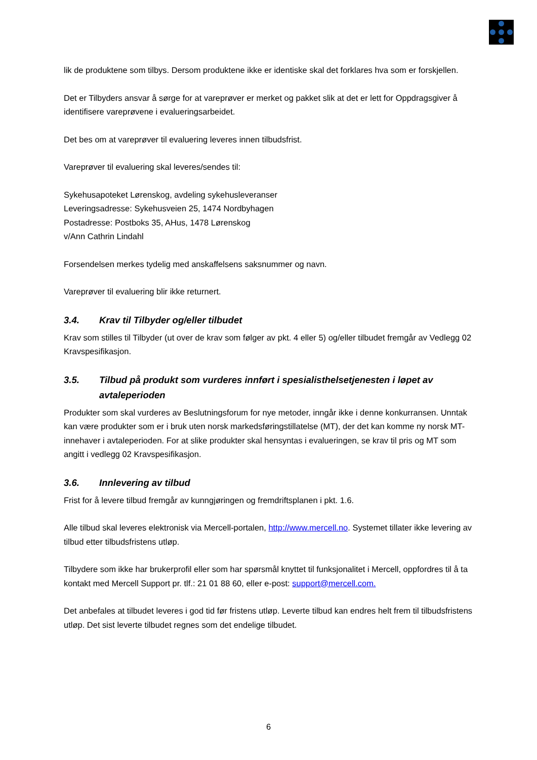lik de produktene som tilbys. Dersom produktene ikke er identiske skal det forklares hva som er forskjellen.
Det er Tilbyders ansvar å sørge for at vareprøver er merket og pakket slik at det er lett for Oppdragsgiver å identifisere vareprøvene i evalueringsarbeidet.
Det bes om at vareprøver til evaluering leveres innen tilbudsfrist.
Vareprøver til evaluering skal leveres/sendes til:
Sykehusapoteket Lørenskog, avdeling sykehusleveranser
Leveringsadresse: Sykehusveien 25, 1474 Nordbyhagen
Postadresse: Postboks 35, AHus, 1478 Lørenskog
v/Ann Cathrin Lindahl
Forsendelsen merkes tydelig med anskaffelsens saksnummer og navn.
Vareprøver til evaluering blir ikke returnert.
3.4. Krav til Tilbyder og/eller tilbudet
Krav som stilles til Tilbyder (ut over de krav som følger av pkt. 4 eller 5) og/eller tilbudet fremgår av Vedlegg 02 Kravspesifikasjon.
3.5. Tilbud på produkt som vurderes innført i spesialisthelsetjenesten i løpet av avtaleperioden
Produkter som skal vurderes av Beslutningsforum for nye metoder, inngår ikke i denne konkurransen. Unntak kan være produkter som er i bruk uten norsk markedsføringstillatelse (MT), der det kan komme ny norsk MT-innehaver i avtaleperioden. For at slike produkter skal hensyntas i evalueringen, se krav til pris og MT som angitt i vedlegg 02 Kravspesifikasjon.
3.6. Innlevering av tilbud
Frist for å levere tilbud fremgår av kunngjøringen og fremdriftsplanen i pkt. 1.6.
Alle tilbud skal leveres elektronisk via Mercell-portalen, http://www.mercell.no. Systemet tillater ikke levering av tilbud etter tilbudsfristens utløp.
Tilbydere som ikke har brukerprofil eller som har spørsmål knyttet til funksjonalitet i Mercell, oppfordres til å ta kontakt med Mercell Support pr. tlf.: 21 01 88 60, eller e-post: support@mercell.com.
Det anbefales at tilbudet leveres i god tid før fristens utløp. Leverte tilbud kan endres helt frem til tilbudsfristens utløp. Det sist leverte tilbudet regnes som det endelige tilbudet.
6